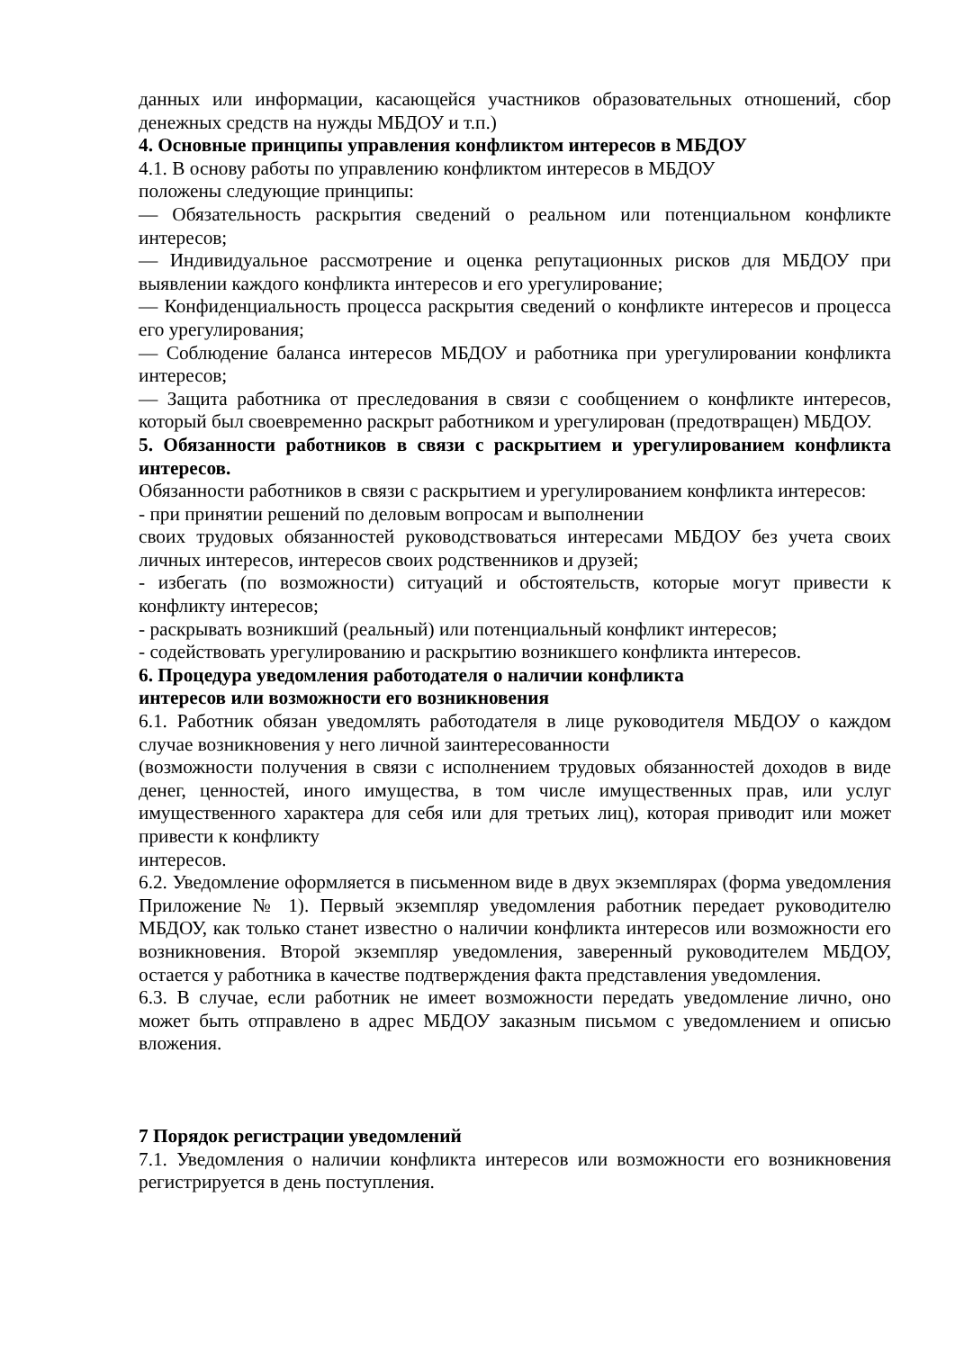данных или информации, касающейся участников образовательных отношений, сбор денежных средств на нужды МБДОУ и т.п.)
4. Основные принципы управления конфликтом интересов в МБДОУ
4.1. В основу работы по управлению конфликтом интересов в МБДОУ
положены следующие принципы:
— Обязательность раскрытия сведений о реальном или потенциальном конфликте интересов;
— Индивидуальное рассмотрение и оценка репутационных рисков для МБДОУ при выявлении каждого конфликта интересов и его урегулирование;
— Конфиденциальность процесса раскрытия сведений о конфликте интересов и процесса его урегулирования;
— Соблюдение баланса интересов МБДОУ и работника при урегулировании конфликта интересов;
— Защита работника от преследования в связи с сообщением о конфликте интересов, который был своевременно раскрыт работником и урегулирован (предотвращен) МБДОУ.
5. Обязанности работников в связи с раскрытием и урегулированием конфликта интересов.
Обязанности работников в связи с раскрытием и урегулированием конфликта интересов:
- при принятии решений по деловым вопросам и выполнении
своих трудовых обязанностей руководствоваться интересами МБДОУ без учета своих личных интересов, интересов своих родственников и друзей;
- избегать (по возможности) ситуаций и обстоятельств, которые могут привести к конфликту интересов;
- раскрывать возникший (реальный) или потенциальный конфликт интересов;
- содействовать урегулированию и раскрытию возникшего конфликта интересов.
6. Процедура уведомления работодателя о наличии конфликта
интересов или возможности его возникновения
6.1. Работник обязан уведомлять работодателя в лице руководителя МБДОУ о каждом случае возникновения у него личной заинтересованности
(возможности получения в связи с исполнением трудовых обязанностей доходов в виде денег, ценностей, иного имущества, в том числе имущественных прав, или услуг имущественного характера для себя или для третьих лиц), которая приводит или может привести к конфликту
интересов.
6.2. Уведомление оформляется в письменном виде в двух экземплярах (форма уведомления Приложение № 1). Первый экземпляр уведомления работник передает руководителю МБДОУ, как только станет известно о наличии конфликта интересов или возможности его возникновения. Второй экземпляр уведомления, заверенный руководителем МБДОУ, остается у работника в качестве подтверждения факта представления уведомления.
6.3. В случае, если работник не имеет возможности передать уведомление лично, оно может быть отправлено в адрес МБДОУ заказным письмом с уведомлением и описью вложения.
7 Порядок регистрации уведомлений
7.1. Уведомления о наличии конфликта интересов или возможности его возникновения регистрируется в день поступления.